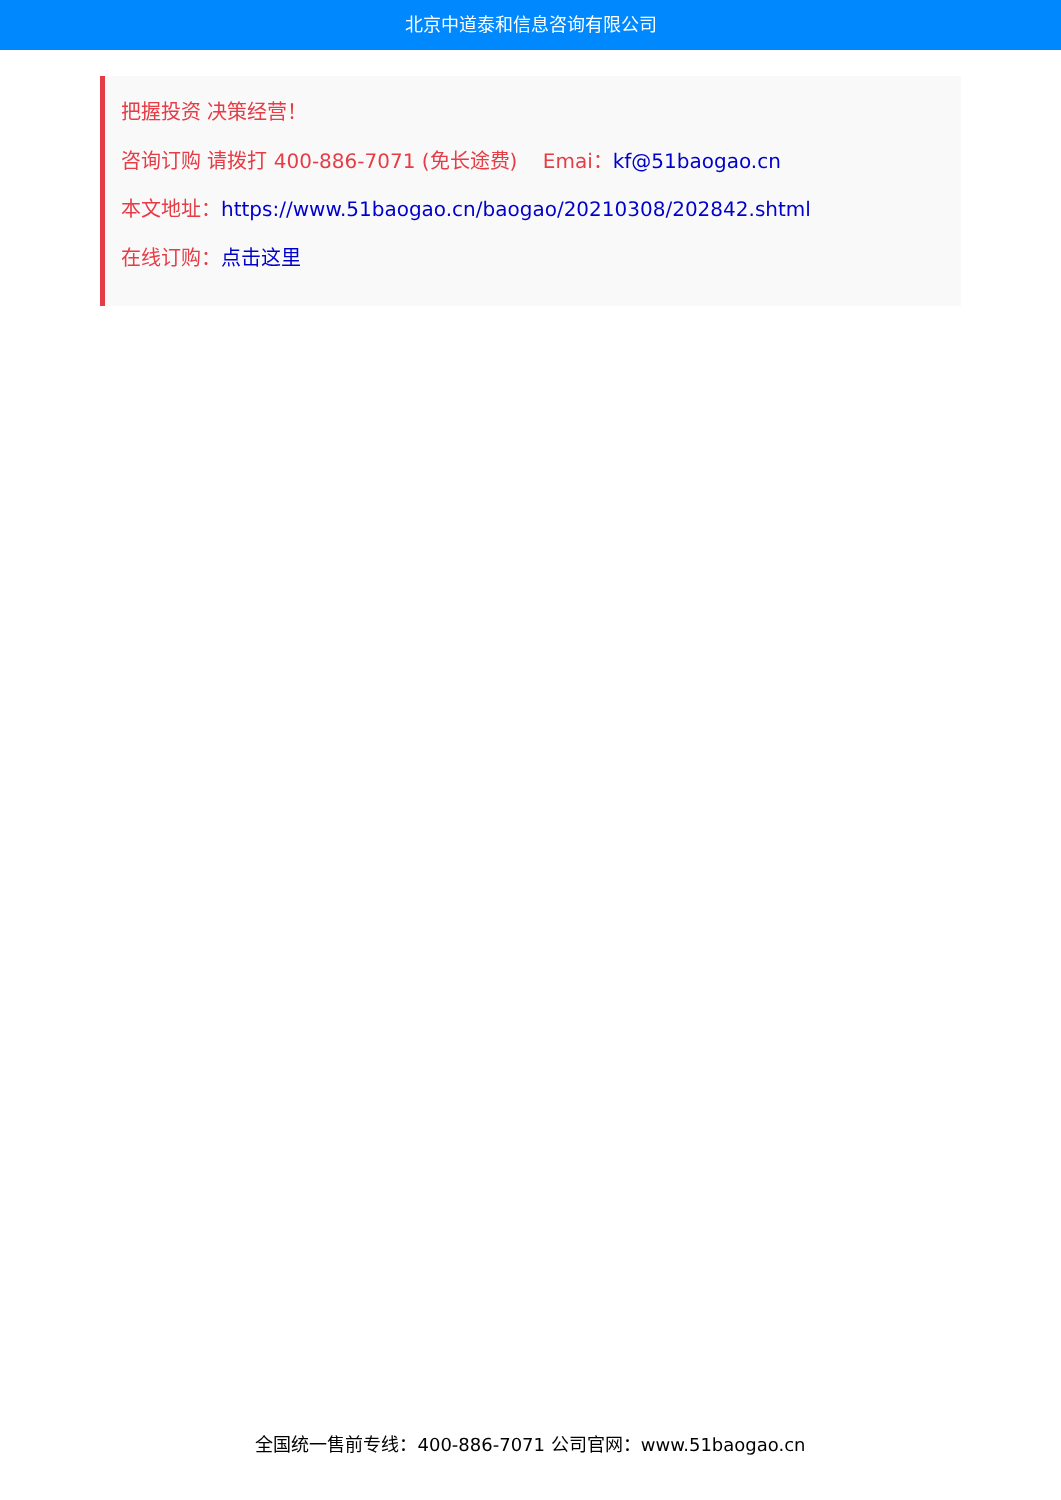北京中道泰和信息咨询有限公司
把握投资 决策经营！
咨询订购 请拨打 400-886-7071 (免长途费) Emai：kf@51baogao.cn
本文地址：https://www.51baogao.cn/baogao/20210308/202842.shtml
在线订购：点击这里
全国统一售前专线：400-886-7071 公司官网：www.51baogao.cn